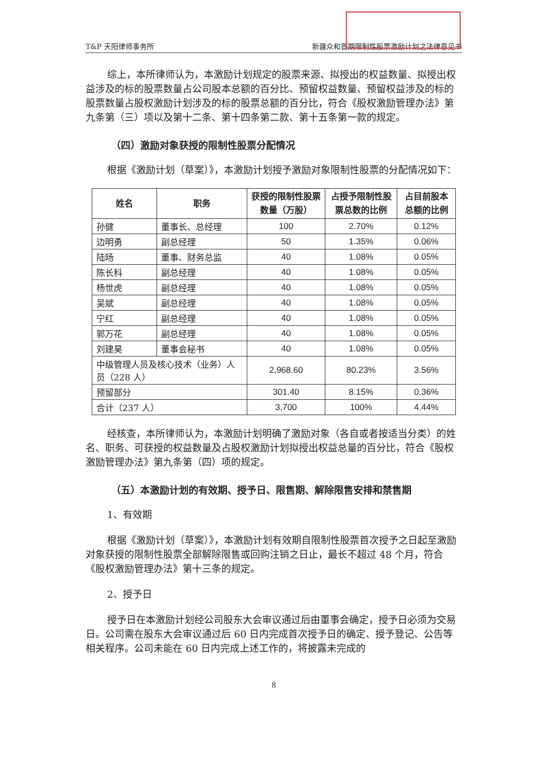T&P 天阳律师事务所 新疆众和首期限制性股票激励计划之法律意见书
综上，本所律师认为，本激励计划规定的股票来源、拟授出的权益数量、拟授出权益涉及的标的股票数量占公司股本总额的百分比、预留权益数量、预留权益涉及的标的股票数量占股权激励计划涉及的标的股票总额的百分比，符合《股权激励管理办法》第九条第（三）项以及第十二条、第十四条第二款、第十五条第一款的规定。
（四）激励对象获授的限制性股票分配情况
根据《激励计划（草案）》，本激励计划授予激励对象限制性股票的分配情况如下：
| 姓名 | 职务 | 获授的限制性股票数量（万股） | 占授予限制性股票总数的比例 | 占目前股本总额的比例 |
| --- | --- | --- | --- | --- |
| 孙健 | 董事长、总经理 | 100 | 2.70% | 0.12% |
| 边明勇 | 副总经理 | 50 | 1.35% | 0.06% |
| 陆旸 | 董事、财务总监 | 40 | 1.08% | 0.05% |
| 陈长科 | 副总经理 | 40 | 1.08% | 0.05% |
| 杨世虎 | 副总经理 | 40 | 1.08% | 0.05% |
| 吴斌 | 副总经理 | 40 | 1.08% | 0.05% |
| 宁红 | 副总经理 | 40 | 1.08% | 0.05% |
| 郭万花 | 副总经理 | 40 | 1.08% | 0.05% |
| 刘建昊 | 董事会秘书 | 40 | 1.08% | 0.05% |
| 中级管理人员及核心技术（业务）人员（228 人） | | 2,968.60 | 80.23% | 3.56% |
| 预留部分 | | 301.40 | 8.15% | 0.36% |
| 合计（237 人） | | 3,700 | 100% | 4.44% |
经核查，本所律师认为，本激励计划明确了激励对象（各自或者按适当分类）的姓名、职务、可获授的权益数量及占股权激励计划拟授出权益总量的百分比，符合《股权激励管理办法》第九条第（四）项的规定。
（五）本激励计划的有效期、授予日、限售期、解除限售安排和禁售期
1、有效期
根据《激励计划（草案）》，本激励计划有效期自限制性股票首次授予之日起至激励对象获授的限制性股票全部解除限售或回购注销之日止，最长不超过 48 个月，符合《股权激励管理办法》第十三条的规定。
2、授予日
授予日在本激励计划经公司股东大会审议通过后由董事会确定，授予日必须为交易日。公司需在股东大会审议通过后 60 日内完成首次授予日的确定、授予登记、公告等相关程序。公司未能在 60 日内完成上述工作的，将披露未完成的
8